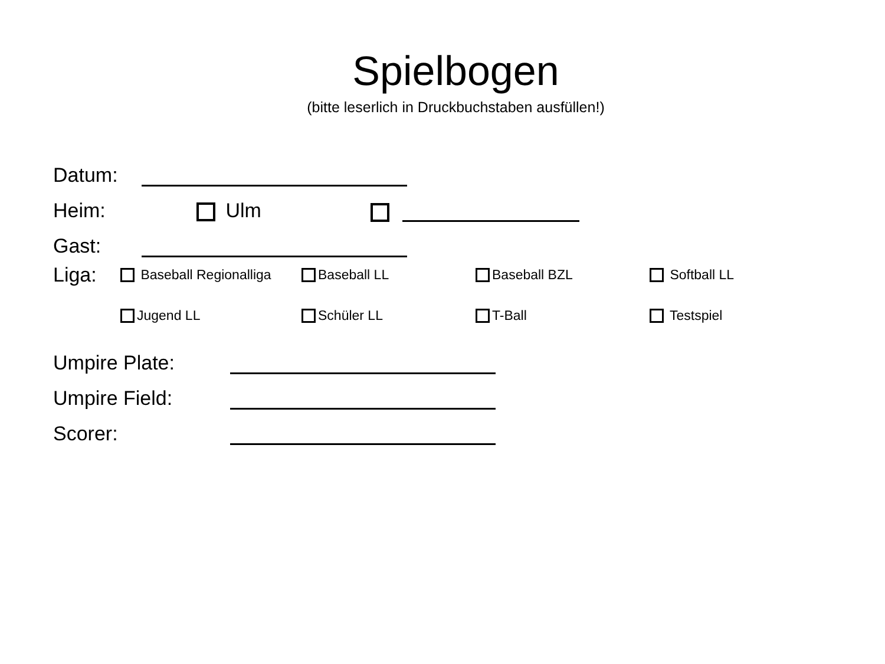Spielbogen
(bitte leserlich in Druckbuchstaben ausfüllen!)
Datum:
Heim: Ulm
Gast:
Liga: Baseball Regionalliga Baseball LL Baseball BZL Softball LL
Jugend LL Schüler LL T-Ball Testspiel
Umpire Plate:
Umpire Field:
Scorer: